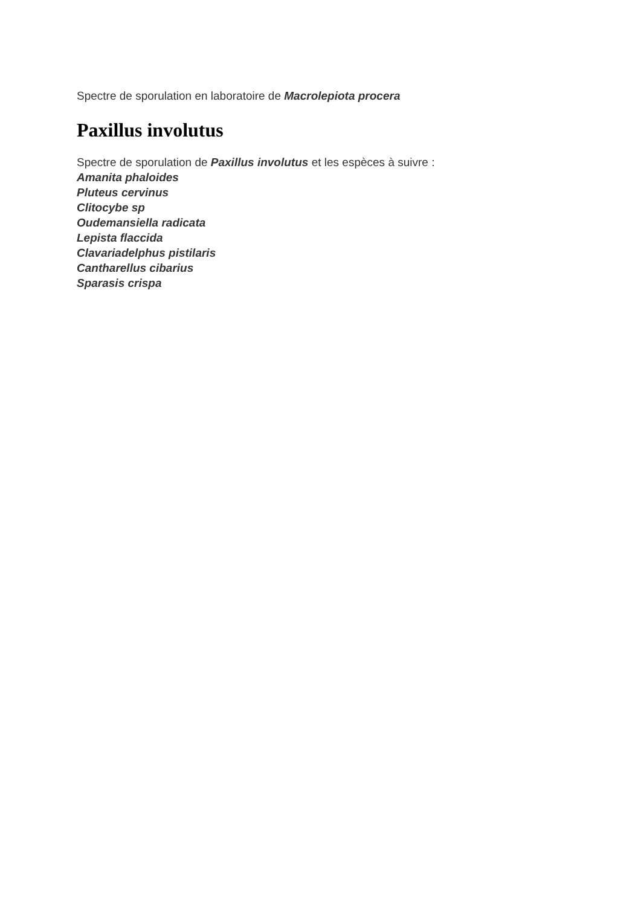Spectre de sporulation en laboratoire de Macrolepiota procera
Paxillus involutus
Spectre de sporulation de Paxillus involutus et les espèces à suivre :
Amanita phaloides
Pluteus cervinus
Clitocybe sp
Oudemansiella radicata
Lepista flaccida
Clavariadelphus pistilaris
Cantharellus cibarius
Sparasis crispa